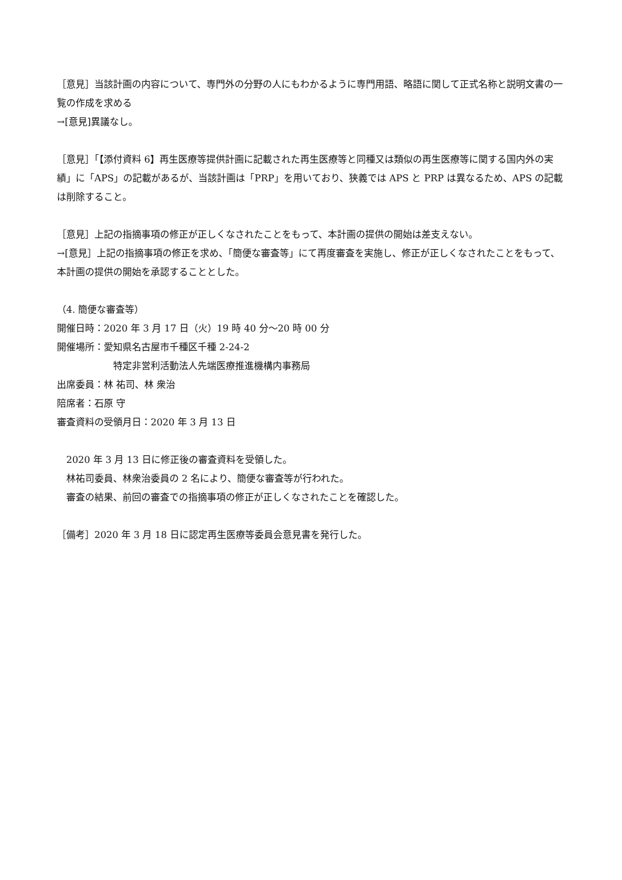［意見］当該計画の内容について、専門外の分野の人にもわかるように専門用語、略語に関して正式名称と説明文書の一覧の作成を求める
→[意見]異議なし。
［意見］「【添付資料 6】再生医療等提供計画に記載された再生医療等と同種又は類似の再生医療等に関する国内外の実績」に「APS」の記載があるが、当該計画は「PRP」を用いており、狭義では APS と PRP は異なるため、APS の記載は削除すること。
［意見］上記の指摘事項の修正が正しくなされたことをもって、本計画の提供の開始は差支えない。
→[意見］上記の指摘事項の修正を求め、「簡便な審査等」にて再度審査を実施し、修正が正しくなされたことをもって、本計画の提供の開始を承認することとした。
（4. 簡便な審査等）
開催日時：2020 年 3 月 17 日（火）19 時 40 分～20 時 00 分
開催場所：愛知県名古屋市千種区千種 2-24-2
特定非営利活動法人先端医療推進機構内事務局
出席委員：林 祐司、林 衆治
陪席者：石原 守
審査資料の受領月日：2020 年 3 月 13 日
2020 年 3 月 13 日に修正後の審査資料を受領した。
林祐司委員、林衆治委員の 2 名により、簡便な審査等が行われた。
審査の結果、前回の審査での指摘事項の修正が正しくなされたことを確認した。
［備考］2020 年 3 月 18 日に認定再生医療等委員会意見書を発行した。